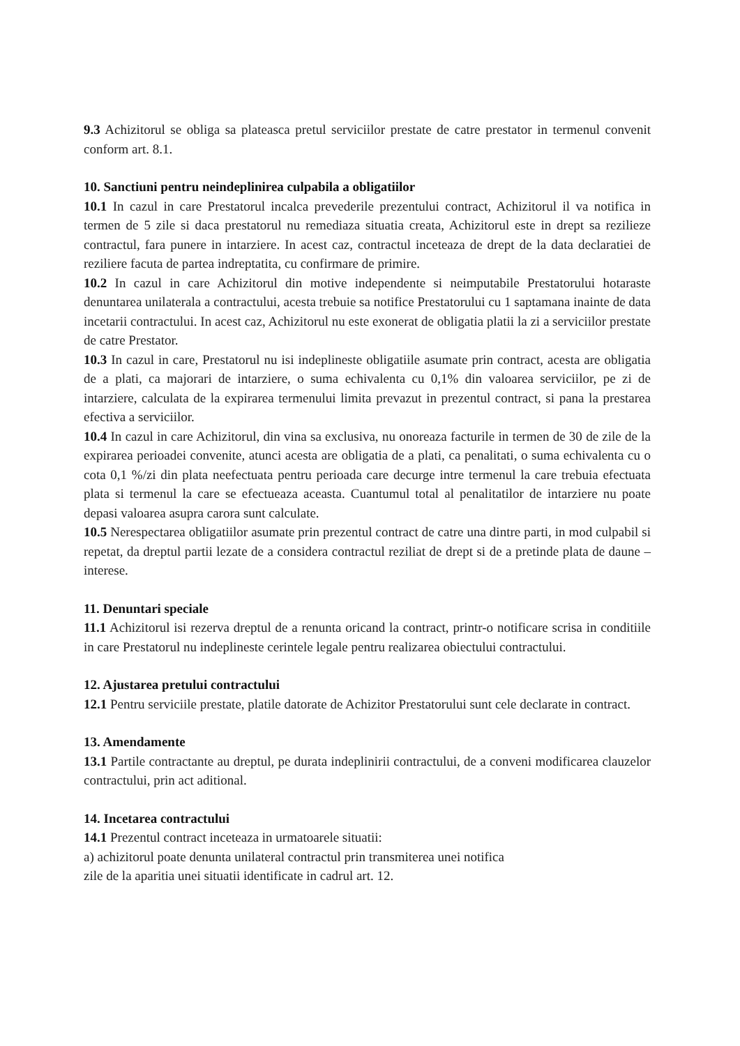9.3 Achizitorul se obliga sa plateasca pretul serviciilor prestate de catre prestator in termenul convenit conform art. 8.1.
10. Sanctiuni pentru neindeplinirea culpabila a obligatiilor
10.1 In cazul in care Prestatorul incalca prevederile prezentului contract, Achizitorul il va notifica in termen de 5 zile si daca prestatorul nu remediaza situatia creata, Achizitorul este in drept sa rezilieze contractul, fara punere in intarziere. In acest caz, contractul inceteaza de drept de la data declaratiei de reziliere facuta de partea indreptatita, cu confirmare de primire.
10.2 In cazul in care Achizitorul din motive independente si neimputabile Prestatorului hotaraste denuntarea unilaterala a contractului, acesta trebuie sa notifice Prestatorului cu 1 saptamana inainte de data incetarii contractului. In acest caz, Achizitorul nu este exonerat de obligatia platii la zi a serviciilor prestate de catre Prestator.
10.3 In cazul in care, Prestatorul nu isi indeplineste obligatiile asumate prin contract, acesta are obligatia de a plati, ca majorari de intarziere, o suma echivalenta cu 0,1% din valoarea serviciilor, pe zi de intarziere, calculata de la expirarea termenului limita prevazut in prezentul contract, si pana la prestarea efectiva a serviciilor.
10.4 In cazul in care Achizitorul, din vina sa exclusiva, nu onoreaza facturile in termen de 30 de zile de la expirarea perioadei convenite, atunci acesta are obligatia de a plati, ca penalitati, o suma echivalenta cu o cota 0,1 %/zi din plata neefectuata pentru perioada care decurge intre termenul la care trebuia efectuata plata si termenul la care se efectueaza aceasta. Cuantumul total al penalitatilor de intarziere nu poate depasi valoarea asupra carora sunt calculate.
10.5 Nerespectarea obligatiilor asumate prin prezentul contract de catre una dintre parti, in mod culpabil si repetat, da dreptul partii lezate de a considera contractul reziliat de drept si de a pretinde plata de daune – interese.
11. Denuntari speciale
11.1 Achizitorul isi rezerva dreptul de a renunta oricand la contract, printr-o notificare scrisa in conditiile in care Prestatorul nu indeplineste cerintele legale pentru realizarea obiectului contractului.
12. Ajustarea pretului contractului
12.1 Pentru serviciile prestate, platile datorate de Achizitor Prestatorului sunt cele declarate in contract.
13. Amendamente
13.1 Partile contractante au dreptul, pe durata indeplinirii contractului, de a conveni modificarea clauzelor contractului, prin act aditional.
14. Incetarea contractului
14.1 Prezentul contract inceteaza in urmatoarele situatii:
a) achizitorul poate denunta unilateral contractul prin transmiterea unei notifica
zile de la aparitia unei situatii identificate in cadrul art. 12.